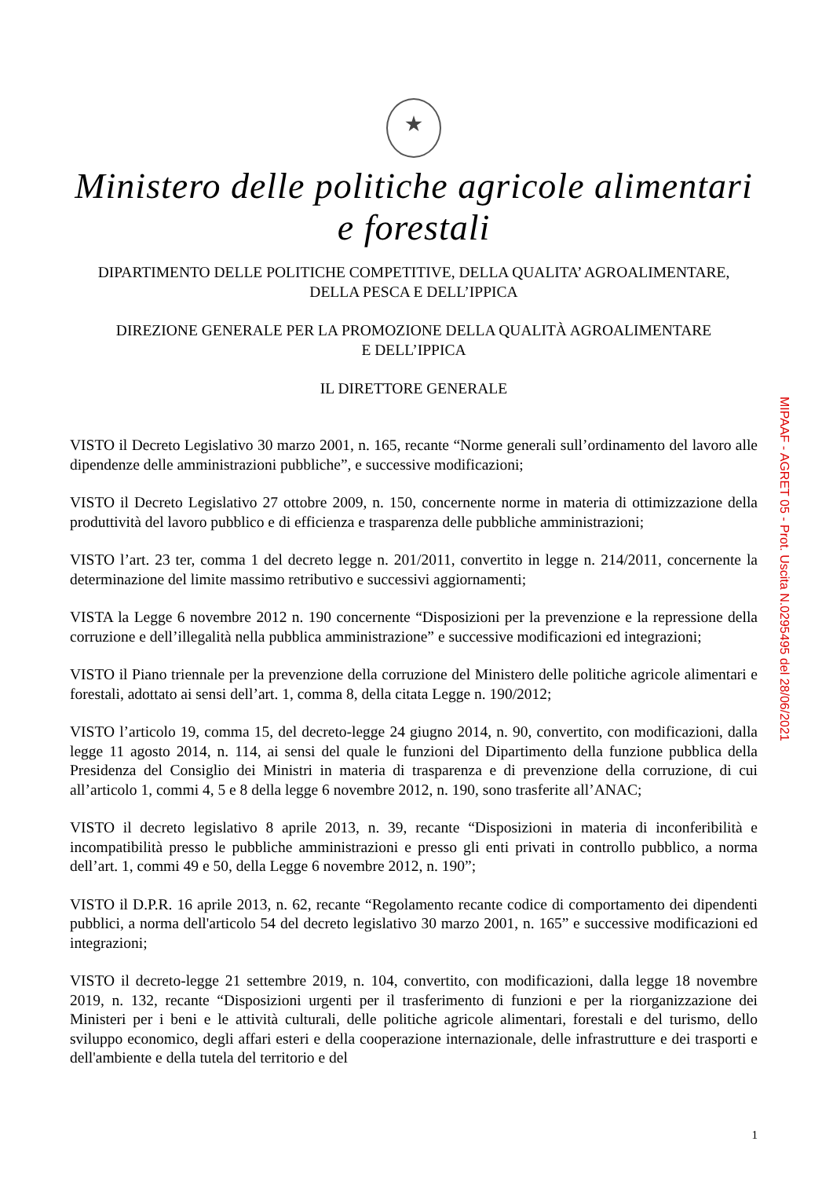Ministero delle politiche agricole alimentari e forestali
DIPARTIMENTO DELLE POLITICHE COMPETITIVE, DELLA QUALITA’ AGROALIMENTARE,
DELLA PESCA E DELL’IPPICA
DIREZIONE GENERALE PER LA PROMOZIONE DELLA QUALITÀ AGROALIMENTARE
E DELL’IPPICA
IL DIRETTORE GENERALE
VISTO il Decreto Legislativo 30 marzo 2001, n. 165, recante “Norme generali sull’ordinamento del lavoro alle dipendenze delle amministrazioni pubbliche”, e successive modificazioni;
VISTO il Decreto Legislativo 27 ottobre 2009, n. 150, concernente norme in materia di ottimizzazione della produttività del lavoro pubblico e di efficienza e trasparenza delle pubbliche amministrazioni;
VISTO l’art. 23 ter, comma 1 del decreto legge n. 201/2011, convertito in legge n. 214/2011, concernente la determinazione del limite massimo retributivo e successivi aggiornamenti;
VISTA la Legge 6 novembre 2012 n. 190 concernente “Disposizioni per la prevenzione e la repressione della corruzione e dell’illegalità nella pubblica amministrazione” e successive modificazioni ed integrazioni;
VISTO il Piano triennale per la prevenzione della corruzione del Ministero delle politiche agricole alimentari e forestali, adottato ai sensi dell’art. 1, comma 8, della citata Legge n. 190/2012;
VISTO l’articolo 19, comma 15, del decreto-legge 24 giugno 2014, n. 90, convertito, con modificazioni, dalla legge 11 agosto 2014, n. 114, ai sensi del quale le funzioni del Dipartimento della funzione pubblica della Presidenza del Consiglio dei Ministri in materia di trasparenza e di prevenzione della corruzione, di cui all’articolo 1, commi 4, 5 e 8 della legge 6 novembre 2012, n. 190, sono trasferite all’ANAC;
VISTO il decreto legislativo 8 aprile 2013, n. 39, recante “Disposizioni in materia di inconferibilità e incompatibilità presso le pubbliche amministrazioni e presso gli enti privati in controllo pubblico, a norma dell’art. 1, commi 49 e 50, della Legge 6 novembre 2012, n. 190”;
VISTO il D.P.R. 16 aprile 2013, n. 62, recante “Regolamento recante codice di comportamento dei dipendenti pubblici, a norma dell'articolo 54 del decreto legislativo 30 marzo 2001, n. 165” e successive modificazioni ed integrazioni;
VISTO il decreto-legge 21 settembre 2019, n. 104, convertito, con modificazioni, dalla legge 18 novembre 2019, n. 132, recante “Disposizioni urgenti per il trasferimento di funzioni e per la riorganizzazione dei Ministeri per i beni e le attività culturali, delle politiche agricole alimentari, forestali e del turismo, dello sviluppo economico, degli affari esteri e della cooperazione internazionale, delle infrastrutture e dei trasporti e dell'ambiente e della tutela del territorio e del
MIPAAF - AGRET 05 - Prot. Uscita N.0295495 del 28/06/2021
1